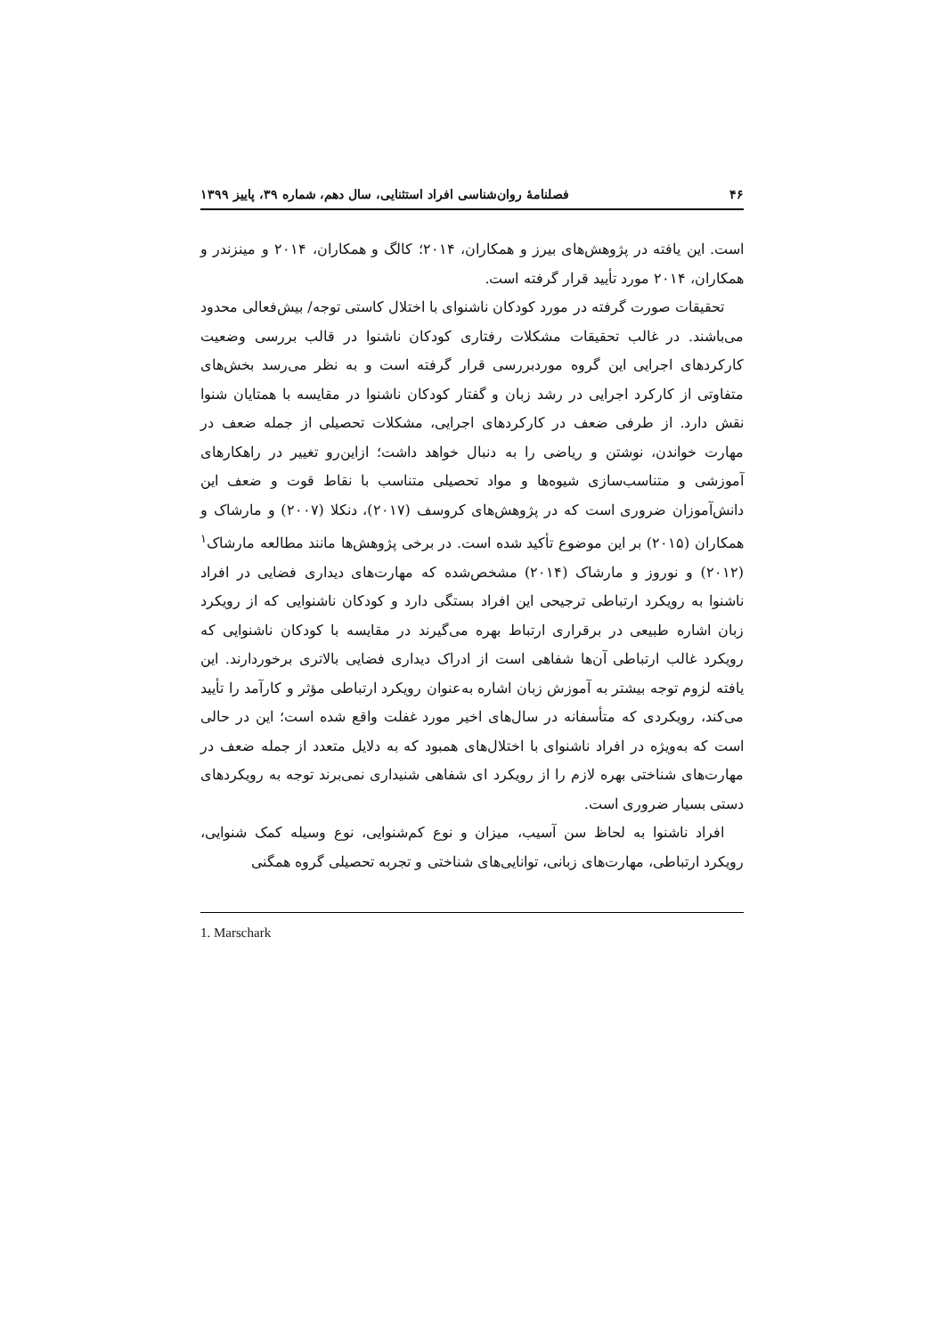۴۶ فصلنامهٔ روان‌شناسی افراد استثنایی، سال دهم، شماره ۳۹، پاییز ۱۳۹۹
است. این یافته در پژوهش‌های بیرز و همکاران، ۲۰۱۴؛ کالگ و همکاران، ۲۰۱۴ و مینزندر و همکاران، ۲۰۱۴ مورد تأیید قرار گرفته است.
تحقیقات صورت گرفته در مورد کودکان ناشنوای با اختلال کاستی توجه/ بیش‌فعالی محدود می‌باشند. در غالب تحقیقات مشکلات رفتاری کودکان ناشنوا در قالب بررسی وضعیت کارکردهای اجرایی این گروه موردبررسی قرار گرفته است و به نظر می‌رسد بخش‌های متفاوتی از کارکرد اجرایی در رشد زبان و گفتار کودکان ناشنوا در مقایسه با همتایان شنوا نقش دارد. از طرفی ضعف در کارکردهای اجرایی، مشکلات تحصیلی از جمله ضعف در مهارت خواندن، نوشتن و ریاضی را به دنبال خواهد داشت؛ ازاین‌رو تغییر در راهکارهای آموزشی و متناسب‌سازی شیوه‌ها و مواد تحصیلی متناسب با نقاط قوت و ضعف این دانش‌آموزان ضروری است که در پژوهش‌های کروسف (۲۰۱۷)، دنکلا (۲۰۰۷) و مارشاک و همکاران (۲۰۱۵) بر این موضوع تأکید شده است. در برخی پژوهش‌ها مانند مطالعه مارشاک<sup>۱</sup> (۲۰۱۲) و نوروز و مارشاک (۲۰۱۴) مشخص‌شده که مهارت‌های دیداری فضایی در افراد ناشنوا به رویکرد ارتباطی ترجیحی این افراد بستگی دارد و کودکان ناشنوایی که از رویکرد زبان اشاره طبیعی در برقراری ارتباط بهره می‌گیرند در مقایسه با کودکان ناشنوایی که رویکرد غالب ارتباطی آن‌ها شفاهی است از ادراک دیداری فضایی بالاتری برخوردارند. این یافته لزوم توجه بیشتر به آموزش زبان اشاره به‌عنوان رویکرد ارتباطی مؤثر و کارآمد را تأیید می‌کند، رویکردی که متأسفانه در سال‌های اخیر مورد غفلت واقع شده است؛ این در حالی است که به‌ویژه در افراد ناشنوای با اختلال‌های همبود که به دلایل متعدد از جمله ضعف در مهارت‌های شناختی بهره لازم را از رویکرد ای شفاهی شنیداری نمی‌برند توجه به رویکردهای دستی بسیار ضروری است.
افراد ناشنوا به لحاظ سن آسیب، میزان و نوع کم‌شنوایی، نوع وسیله کمک شنوایی، رویکرد ارتباطی، مهارت‌های زبانی، توانایی‌های شناختی و تجربه تحصیلی گروه همگنی
1. Marschark